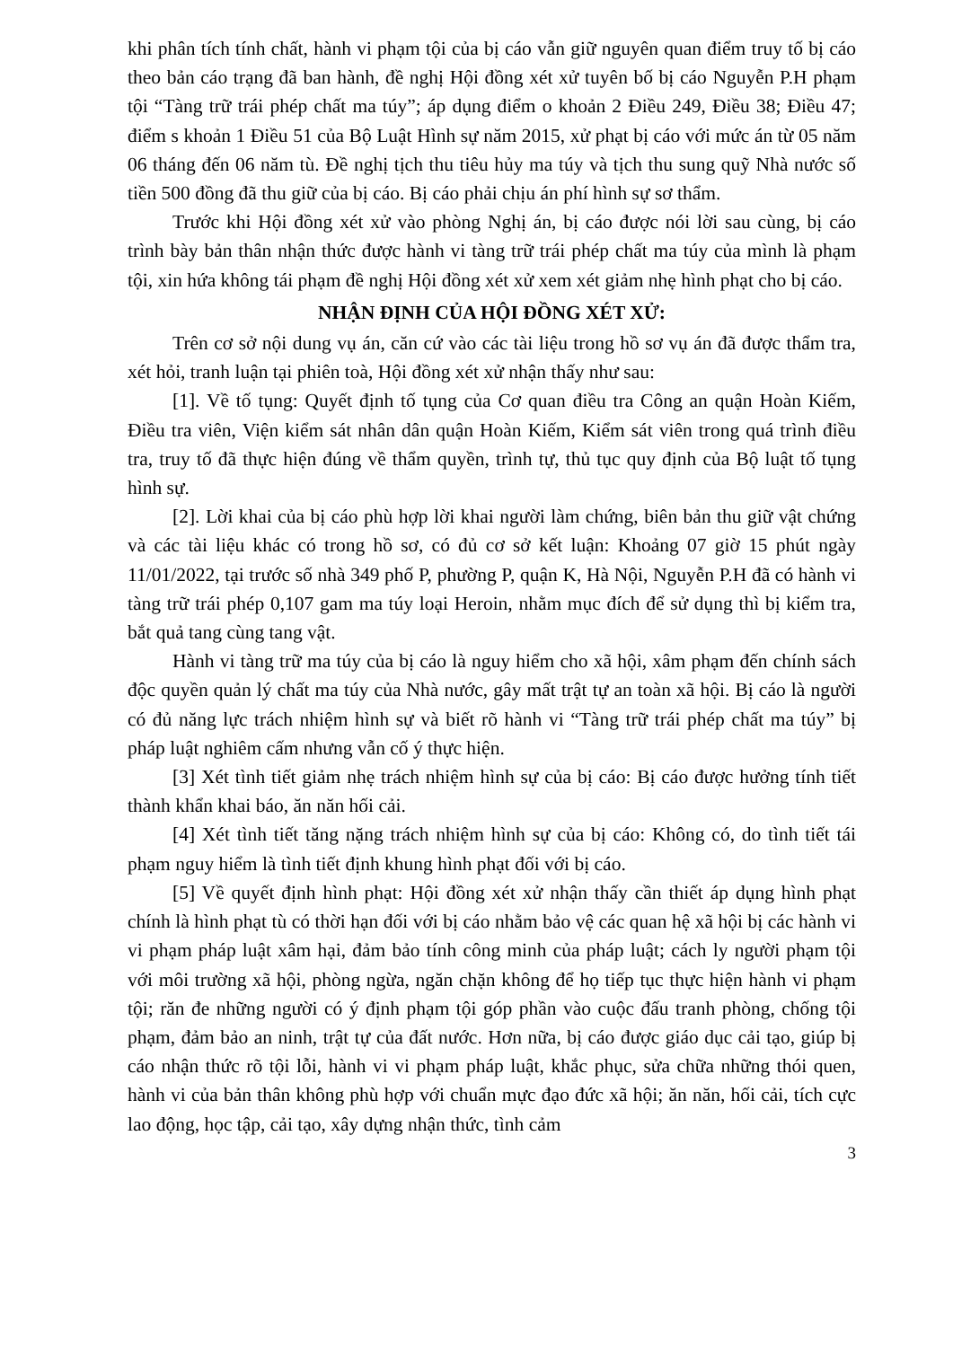khi phân tích tính chất, hành vi phạm tội của bị cáo vẫn giữ nguyên quan điểm truy tố bị cáo theo bản cáo trạng đã ban hành, đề nghị Hội đồng xét xử tuyên bố bị cáo Nguyễn P.H phạm tội “Tàng trữ trái phép chất ma túy”; áp dụng điểm o khoản 2 Điều 249, Điều 38; Điều 47; điểm s khoản 1 Điều 51 của Bộ Luật Hình sự năm 2015, xử phạt bị cáo với mức án từ 05 năm 06 tháng đến 06 năm tù. Đề nghị tịch thu tiêu hủy ma túy và tịch thu sung quỹ Nhà nước số tiền 500 đồng đã thu giữ của bị cáo. Bị cáo phải chịu án phí hình sự sơ thẩm.
Trước khi Hội đồng xét xử vào phòng Nghị án, bị cáo được nói lời sau cùng, bị cáo trình bày bản thân nhận thức được hành vi tàng trữ trái phép chất ma túy của mình là phạm tội, xin hứa không tái phạm đề nghị Hội đồng xét xử xem xét giảm nhẹ hình phạt cho bị cáo.
NHẬN ĐỊNH CỦA HỘI ĐỒNG XÉT XỬ:
Trên cơ sở nội dung vụ án, căn cứ vào các tài liệu trong hồ sơ vụ án đã được thẩm tra, xét hỏi, tranh luận tại phiên toà, Hội đồng xét xử nhận thấy như sau:
[1]. Về tố tụng: Quyết định tố tụng của Cơ quan điều tra Công an quận Hoàn Kiếm, Điều tra viên, Viện kiểm sát nhân dân quận Hoàn Kiếm, Kiểm sát viên trong quá trình điều tra, truy tố đã thực hiện đúng về thẩm quyền, trình tự, thủ tục quy định của Bộ luật tố tụng hình sự.
[2]. Lời khai của bị cáo phù hợp lời khai người làm chứng, biên bản thu giữ vật chứng và các tài liệu khác có trong hồ sơ, có đủ cơ sở kết luận: Khoảng 07 giờ 15 phút ngày 11/01/2022, tại trước số nhà 349 phố P, phường P, quận K, Hà Nội, Nguyễn P.H đã có hành vi tàng trữ trái phép 0,107 gam ma túy loại Heroin, nhằm mục đích để sử dụng thì bị kiểm tra, bắt quả tang cùng tang vật.
Hành vi tàng trữ ma túy của bị cáo là nguy hiểm cho xã hội, xâm phạm đến chính sách độc quyền quản lý chất ma túy của Nhà nước, gây mất trật tự an toàn xã hội. Bị cáo là người có đủ năng lực trách nhiệm hình sự và biết rõ hành vi “Tàng trữ trái phép chất ma túy” bị pháp luật nghiêm cấm nhưng vẫn cố ý thực hiện.
[3] Xét tình tiết giảm nhẹ trách nhiệm hình sự của bị cáo: Bị cáo được hưởng tính tiết thành khẩn khai báo, ăn năn hối cải.
[4] Xét tình tiết tăng nặng trách nhiệm hình sự của bị cáo: Không có, do tình tiết tái phạm nguy hiểm là tình tiết định khung hình phạt đối với bị cáo.
[5] Về quyết định hình phạt: Hội đồng xét xử nhận thấy cần thiết áp dụng hình phạt chính là hình phạt tù có thời hạn đối với bị cáo nhằm bảo vệ các quan hệ xã hội bị các hành vi vi phạm pháp luật xâm hại, đảm bảo tính công minh của pháp luật; cách ly người phạm tội với môi trường xã hội, phòng ngừa, ngăn chặn không để họ tiếp tục thực hiện hành vi phạm tội; răn đe những người có ý định phạm tội góp phần vào cuộc đấu tranh phòng, chống tội phạm, đảm bảo an ninh, trật tự của đất nước. Hơn nữa, bị cáo được giáo dục cải tạo, giúp bị cáo nhận thức rõ tội lỗi, hành vi vi phạm pháp luật, khắc phục, sửa chữa những thói quen, hành vi của bản thân không phù hợp với chuẩn mực đạo đức xã hội; ăn năn, hối cải, tích cực lao động, học tập, cải tạo, xây dựng nhận thức, tình cảm
3